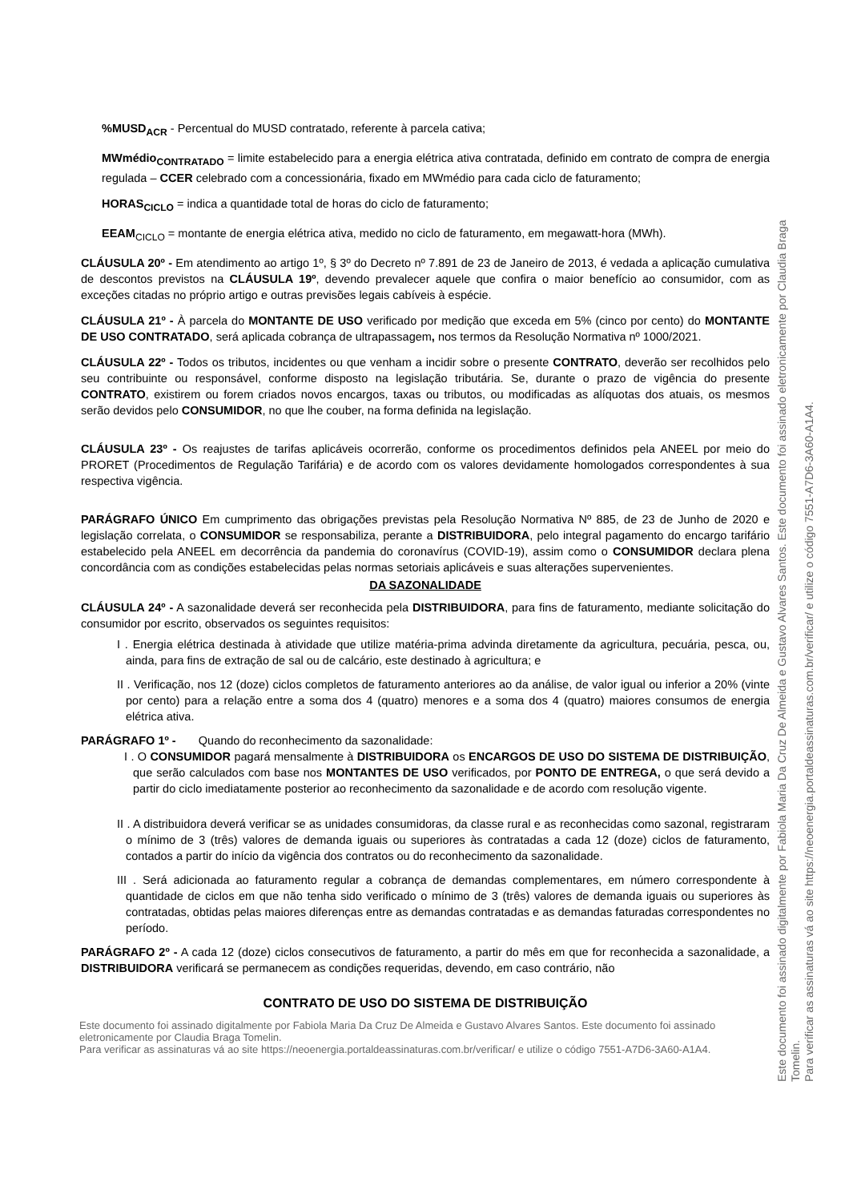%MUSD<sub>ACR</sub> - Percentual do MUSD contratado, referente à parcela cativa;
MWmédio<sub>CONTRATADO</sub> = limite estabelecido para a energia elétrica ativa contratada, definido em contrato de compra de energia regulada – CCER celebrado com a concessionária, fixado em MWmédio para cada ciclo de faturamento;
HORAS<sub>CICLO</sub> = indica a quantidade total de horas do ciclo de faturamento;
EEAM<sub>CICLO</sub> = montante de energia elétrica ativa, medido no ciclo de faturamento, em megawatt-hora (MWh).
CLÁUSULA 20º - Em atendimento ao artigo 1º, § 3º do Decreto nº 7.891 de 23 de Janeiro de 2013, é vedada a aplicação cumulativa de descontos previstos na CLÁUSULA 19º, devendo prevalecer aquele que confira o maior benefício ao consumidor, com as exceções citadas no próprio artigo e outras previsões legais cabíveis à espécie.
CLÁUSULA 21º - À parcela do MONTANTE DE USO verificado por medição que exceda em 5% (cinco por cento) do MONTANTE DE USO CONTRATADO, será aplicada cobrança de ultrapassagem, nos termos da Resolução Normativa nº 1000/2021.
CLÁUSULA 22º - Todos os tributos, incidentes ou que venham a incidir sobre o presente CONTRATO, deverão ser recolhidos pelo seu contribuinte ou responsável, conforme disposto na legislação tributária. Se, durante o prazo de vigência do presente CONTRATO, existirem ou forem criados novos encargos, taxas ou tributos, ou modificadas as alíquotas dos atuais, os mesmos serão devidos pelo CONSUMIDOR, no que lhe couber, na forma definida na legislação.
CLÁUSULA 23º - Os reajustes de tarifas aplicáveis ocorrerão, conforme os procedimentos definidos pela ANEEL por meio do PRORET (Procedimentos de Regulação Tarifária) e de acordo com os valores devidamente homologados correspondentes à sua respectiva vigência.
PARÁGRAFO ÚNICO Em cumprimento das obrigações previstas pela Resolução Normativa Nº 885, de 23 de Junho de 2020 e legislação correlata, o CONSUMIDOR se responsabiliza, perante a DISTRIBUIDORA, pelo integral pagamento do encargo tarifário estabelecido pela ANEEL em decorrência da pandemia do coronavírus (COVID-19), assim como o CONSUMIDOR declara plena concordância com as condições estabelecidas pelas normas setoriais aplicáveis e suas alterações supervenientes.
DA SAZONALIDADE
CLÁUSULA 24º - A sazonalidade deverá ser reconhecida pela DISTRIBUIDORA, para fins de faturamento, mediante solicitação do consumidor por escrito, observados os seguintes requisitos:
I . Energia elétrica destinada à atividade que utilize matéria-prima advinda diretamente da agricultura, pecuária, pesca, ou, ainda, para fins de extração de sal ou de calcário, este destinado à agricultura; e
II . Verificação, nos 12 (doze) ciclos completos de faturamento anteriores ao da análise, de valor igual ou inferior a 20% (vinte por cento) para a relação entre a soma dos 4 (quatro) menores e a soma dos 4 (quatro) maiores consumos de energia elétrica ativa.
PARÁGRAFO 1º - Quando do reconhecimento da sazonalidade:
I . O CONSUMIDOR pagará mensalmente à DISTRIBUIDORA os ENCARGOS DE USO DO SISTEMA DE DISTRIBUIÇÃO, que serão calculados com base nos MONTANTES DE USO verificados, por PONTO DE ENTREGA, o que será devido a partir do ciclo imediatamente posterior ao reconhecimento da sazonalidade e de acordo com resolução vigente.
II . A distribuidora deverá verificar se as unidades consumidoras, da classe rural e as reconhecidas como sazonal, registraram o mínimo de 3 (três) valores de demanda iguais ou superiores às contratadas a cada 12 (doze) ciclos de faturamento, contados a partir do início da vigência dos contratos ou do reconhecimento da sazonalidade.
III . Será adicionada ao faturamento regular a cobrança de demandas complementares, em número correspondente à quantidade de ciclos em que não tenha sido verificado o mínimo de 3 (três) valores de demanda iguais ou superiores às contratadas, obtidas pelas maiores diferenças entre as demandas contratadas e as demandas faturadas correspondentes no período.
PARÁGRAFO 2º - A cada 12 (doze) ciclos consecutivos de faturamento, a partir do mês em que for reconhecida a sazonalidade, a DISTRIBUIDORA verificará se permanecem as condições requeridas, devendo, em caso contrário, não
CONTRATO DE USO DO SISTEMA DE DISTRIBUIÇÃO
Este documento foi assinado digitalmente por Fabiola Maria Da Cruz De Almeida e Gustavo Alvares Santos. Este documento foi assinado eletronicamente por Claudia Braga Tomelin.
Para verificar as assinaturas vá ao site https://neoenergia.portaldeassinaturas.com.br/verificar/ e utilize o código 7551-A7D6-3A60-A1A4.
Este documento foi assinado digitalmente por Fabiola Maria Da Cruz De Almeida e Gustavo Alvares Santos. Este documento foi assinado eletronicamente por Claudia Braga Tomelin.
Para verificar as assinaturas vá ao site https://neoenergia.portaldeassinaturas.com.br/verificar/ e utilize o código 7551-A7D6-3A60-A1A4.